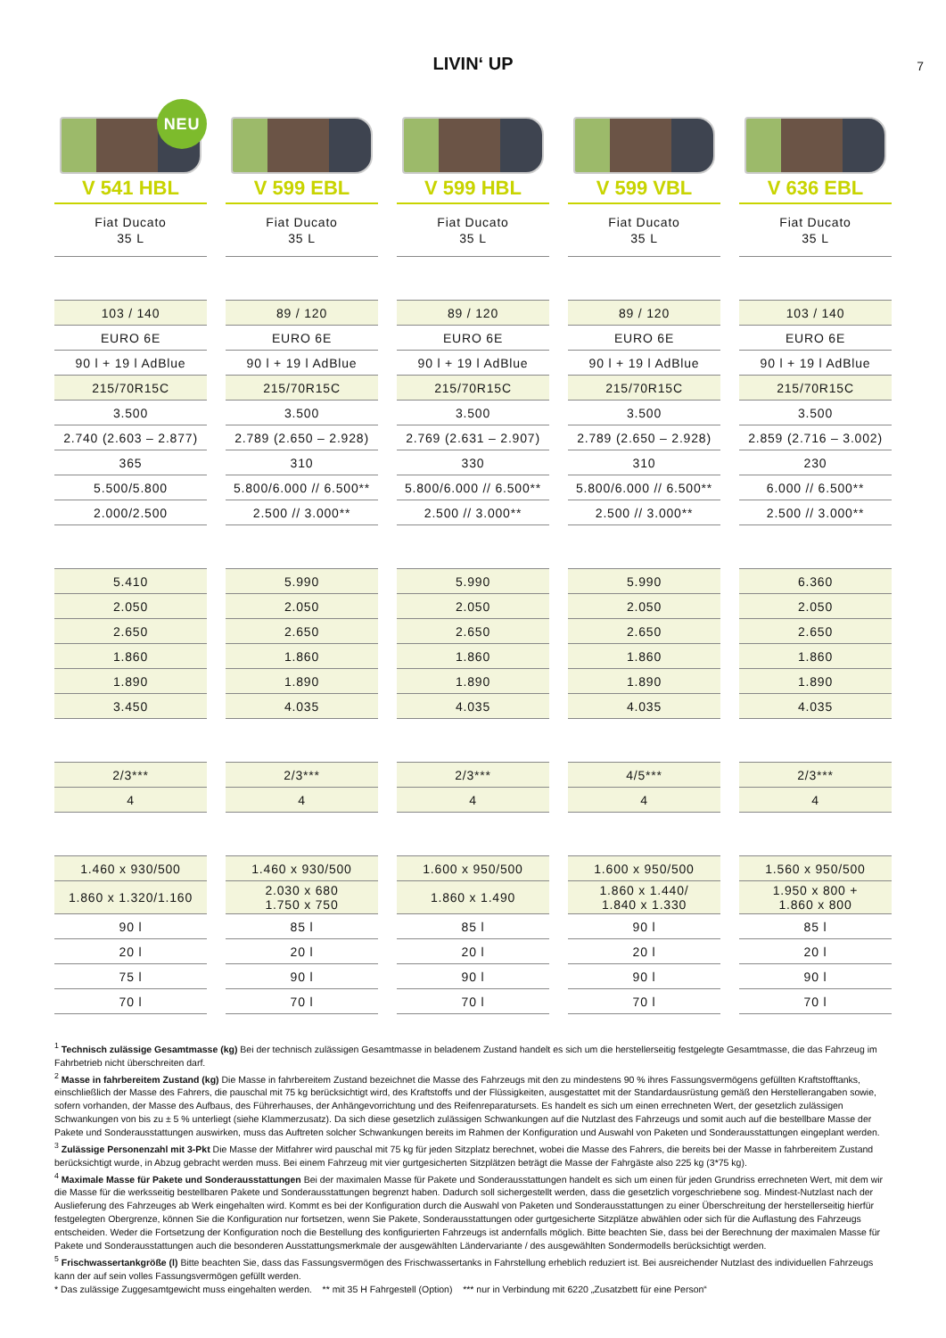LIVIN‘ UP
7
| NEU | | | | |
| V 541 HBL | V 599 EBL | V 599 HBL | V 599 VBL | V 636 EBL |
| Fiat Ducato 35 L | Fiat Ducato 35 L | Fiat Ducato 35 L | Fiat Ducato 35 L | Fiat Ducato 35 L |
| 103 / 140 | 89 / 120 | 89 / 120 | 89 / 120 | 103 / 140 |
| EURO 6E | EURO 6E | EURO 6E | EURO 6E | EURO 6E |
| 90 l + 19 l AdBlue | 90 l + 19 l AdBlue | 90 l + 19 l AdBlue | 90 l + 19 l AdBlue | 90 l + 19 l AdBlue |
| 215/70R15C | 215/70R15C | 215/70R15C | 215/70R15C | 215/70R15C |
| 3.500 | 3.500 | 3.500 | 3.500 | 3.500 |
| 2.740 (2.603 – 2.877) | 2.789 (2.650 – 2.928) | 2.769 (2.631 – 2.907) | 2.789 (2.650 – 2.928) | 2.859 (2.716 – 3.002) |
| 365 | 310 | 330 | 310 | 230 |
| 5.500/5.800 | 5.800/6.000 // 6.500** | 5.800/6.000 // 6.500** | 5.800/6.000 // 6.500** | 6.000 // 6.500** |
| 2.000/2.500 | 2.500 // 3.000** | 2.500 // 3.000** | 2.500 // 3.000** | 2.500 // 3.000** |
| 5.410 | 5.990 | 5.990 | 5.990 | 6.360 |
| 2.050 | 2.050 | 2.050 | 2.050 | 2.050 |
| 2.650 | 2.650 | 2.650 | 2.650 | 2.650 |
| 1.860 | 1.860 | 1.860 | 1.860 | 1.860 |
| 1.890 | 1.890 | 1.890 | 1.890 | 1.890 |
| 3.450 | 4.035 | 4.035 | 4.035 | 4.035 |
| 2/3*** | 2/3*** | 2/3*** | 4/5*** | 2/3*** |
| 4 | 4 | 4 | 4 | 4 |
| 1.460 x 930/500 | 1.460 x 930/500 | 1.600 x 950/500 | 1.600 x 950/500 | 1.560 x 950/500 |
| 1.860 x 1.320/1.160 | 2.030 x 680 1.750 x 750 | 1.860 x 1.490 | 1.860 x 1.440/ 1.840 x 1.330 | 1.950 x 800 + 1.860 x 800 |
| 90 l | 85 l | 85 l | 90 l | 85 l |
| 20 l | 20 l | 20 l | 20 l | 20 l |
| 75 l | 90 l | 90 l | 90 l | 90 l |
| 70 l | 70 l | 70 l | 70 l | 70 l |
<sup>1</sup> Technisch zulässige Gesamtmasse (kg) Bei der technisch zulässigen Gesamtmasse in beladenem Zustand handelt es sich um die herstellerseitig festgelegte Gesamtmasse, die das Fahrzeug im Fahrbetrieb nicht überschreiten darf.
<sup>2</sup> Masse in fahrbereitem Zustand (kg) Die Masse in fahrbereitem Zustand bezeichnet die Masse des Fahrzeugs mit den zu mindestens 90 % ihres Fassungsvermögens gefüllten Kraftstofftanks, einschließlich der Masse des Fahrers, die pauschal mit 75 kg berücksichtigt wird, des Kraftstoffs und der Flüssigkeiten, ausgestattet mit der Standardausrüstung gemäß den Herstellerangaben sowie, sofern vorhanden, der Masse des Aufbaus, des Führerhauses, der Anhängevorrichtung und des Reifenreparatursets. Es handelt es sich um einen errechneten Wert, der gesetzlich zulässigen Schwankungen von bis zu ± 5 % unterliegt (siehe Klammerzusatz). Da sich diese gesetzlich zulässigen Schwankungen auf die Nutzlast des Fahrzeugs und somit auch auf die bestellbare Masse der Pakete und Sonderausstattungen auswirken, muss das Auftreten solcher Schwankungen bereits im Rahmen der Konfiguration und Auswahl von Paketen und Sonderausstattungen eingeplant werden.
<sup>3</sup> Zulässige Personenzahl mit 3-Pkt Die Masse der Mitfahrer wird pauschal mit 75 kg für jeden Sitzplatz berechnet, wobei die Masse des Fahrers, die bereits bei der Masse in fahrbereitem Zustand berücksichtigt wurde, in Abzug gebracht werden muss. Bei einem Fahrzeug mit vier gurtgesicherten Sitzplätzen beträgt die Masse der Fahrgäste also 225 kg (3*75 kg).
<sup>4</sup> Maximale Masse für Pakete und Sonderausstattungen Bei der maximalen Masse für Pakete und Sonderausstattungen handelt es sich um einen für jeden Grundriss errechneten Wert, mit dem wir die Masse für die werksseitig bestellbaren Pakete und Sonderausstattungen begrenzt haben. Dadurch soll sichergestellt werden, dass die gesetzlich vorgeschriebene sog. Mindest-Nutzlast nach der Auslieferung des Fahrzeuges ab Werk eingehalten wird. Kommt es bei der Konfiguration durch die Auswahl von Paketen und Sonderausstattungen zu einer Überschreitung der herstellerseitig hierfür festgelegten Obergrenze, können Sie die Konfiguration nur fortsetzen, wenn Sie Pakete, Sonderausstattungen oder gurtgesicherte Sitzplätze abwählen oder sich für die Auflastung des Fahrzeugs entscheiden. Weder die Fortsetzung der Konfiguration noch die Bestellung des konfigurierten Fahrzeugs ist andernfalls möglich. Bitte beachten Sie, dass bei der Berechnung der maximalen Masse für Pakete und Sonderausstattungen auch die besonderen Ausstattungsmerkmale der ausgewählten Ländervariante / des ausgewählten Sondermodells berücksichtigt werden.
<sup>5</sup> Frischwassertankgröße (l) Bitte beachten Sie, dass das Fassungsvermögen des Frischwassertanks in Fahrstellung erheblich reduziert ist. Bei ausreichender Nutzlast des individuellen Fahrzeugs kann der auf sein volles Fassungsvermögen gefüllt werden.
* Das zulässige Zuggesamtgewicht muss eingehalten werden. ** mit 35 H Fahrgestell (Option) *** nur in Verbindung mit 6220 „Zusatzbett für eine Person“